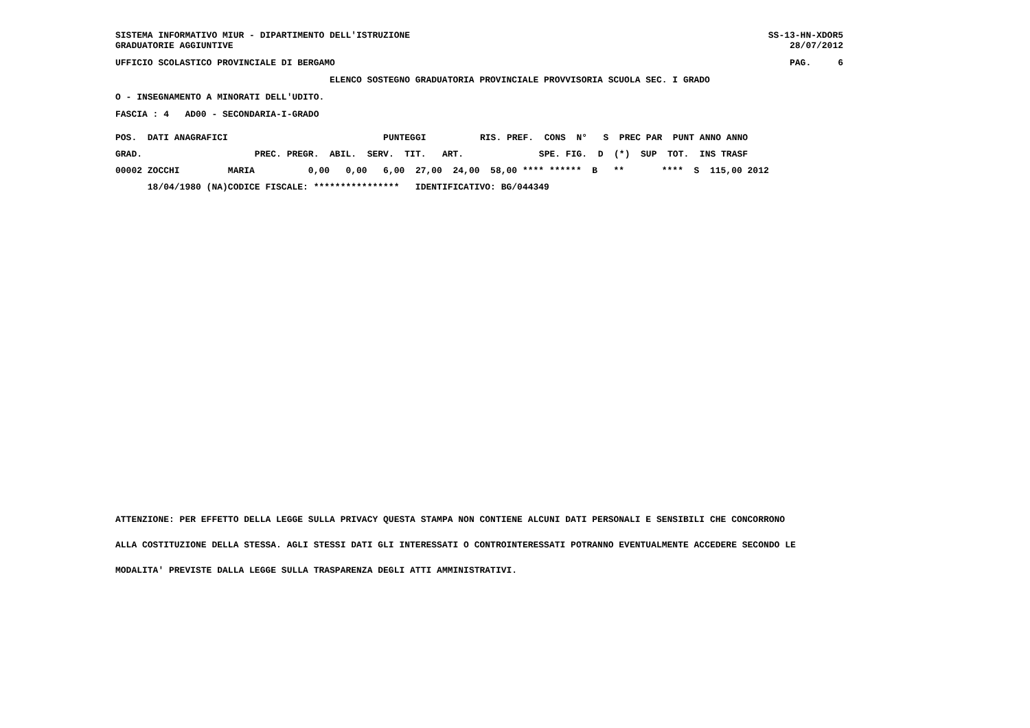SISTEMA INFORMATIVO MIUR - DIPARTIMENTO DELL'ISTRUZIONE GRADUATORIE AGGIUNTIVE
SS-13-HN-XDOR5 28/07/2012
UFFICIO SCOLASTICO PROVINCIALE DI BERGAMO
PAG. 6
ELENCO SOSTEGNO GRADUATORIA PROVINCIALE PROVVISORIA SCUOLA SEC. I GRADO
O - INSEGNAMENTO A MINORATI DELL'UDITO.
FASCIA : 4 AD00 - SECONDARIA-I-GRADO
| POS. DATI ANAGRAFICI | | PUNTEGGI | | RIS. PREF. CONS N° S PREC PAR PUNT ANNO ANNO |
| --- | --- | --- | --- | --- |
| GRAD. | | PREC. PREGR. ABIL. SERV. TIT. ART. | | SPE. FIG. D (*) SUP TOT. INS TRASF |
| 00002 ZOCCHI | MARIA | 0,00 0,00 6,00 27,00 24,00 58,00 **** ****** B ** **** S 115,00 2012 | | |
| 18/04/1980 (NA) | CODICE FISCALE: **************** IDENTIFICATIVO: BG/044349 | | | |
ATTENZIONE: PER EFFETTO DELLA LEGGE SULLA PRIVACY QUESTA STAMPA NON CONTIENE ALCUNI DATI PERSONALI E SENSIBILI CHE CONCORRONO
ALLA COSTITUZIONE DELLA STESSA. AGLI STESSI DATI GLI INTERESSATI O CONTROINTERESSATI POTRANNO EVENTUALMENTE ACCEDERE SECONDO LE
MODALITA' PREVISTE DALLA LEGGE SULLA TRASPARENZA DEGLI ATTI AMMINISTRATIVI.